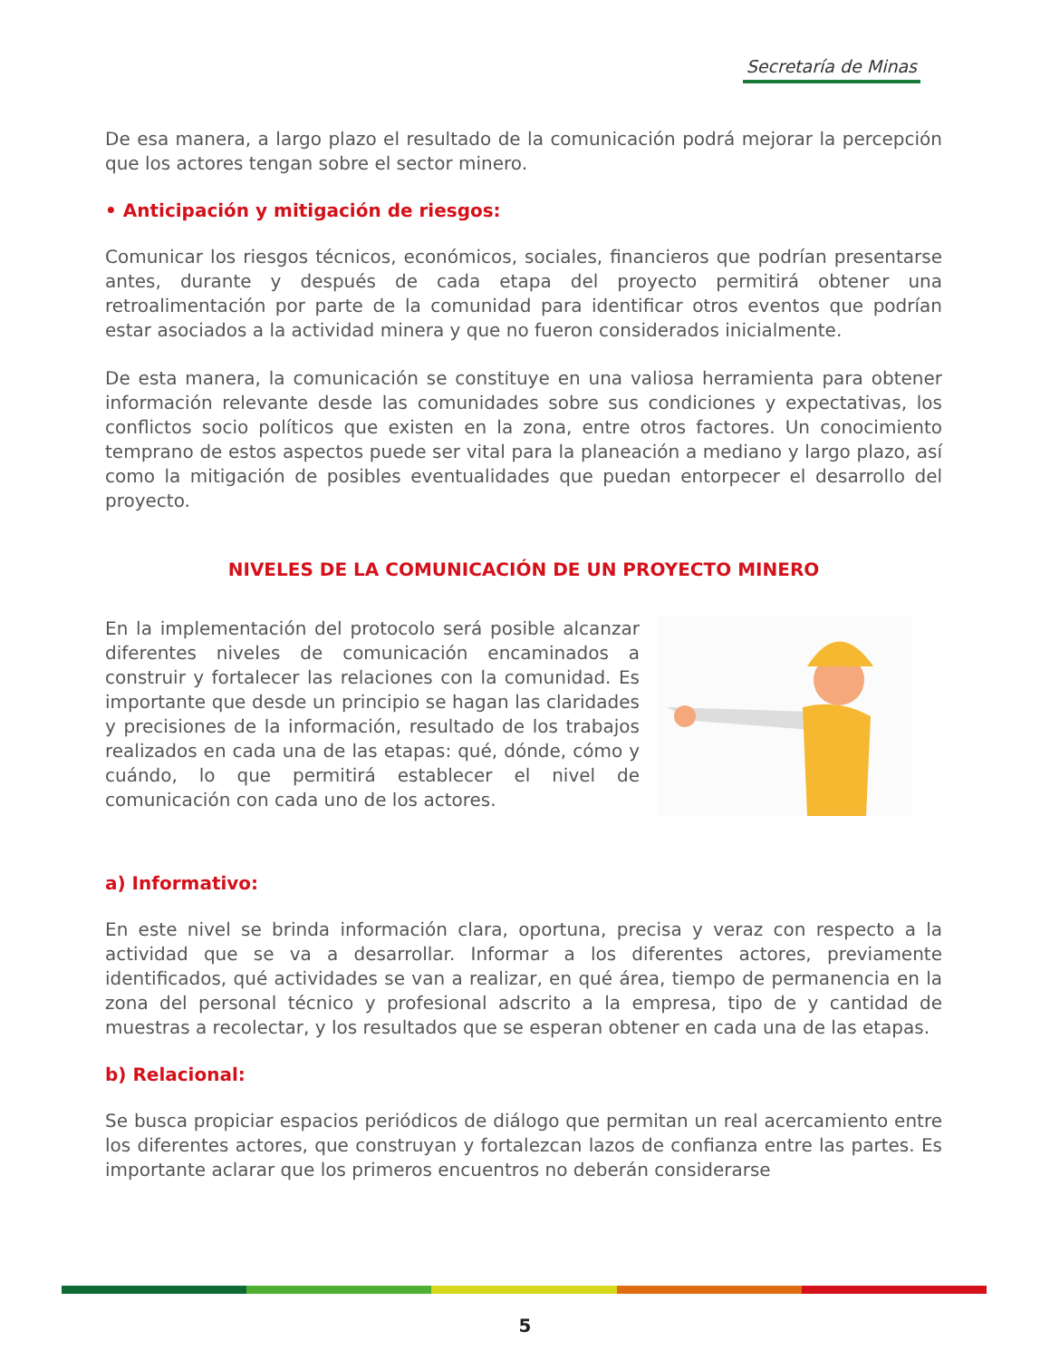Secretaría de Minas
De esa manera, a largo plazo el resultado de la comunicación podrá mejorar la percepción que los actores tengan sobre el sector minero.
• Anticipación y mitigación de riesgos:
Comunicar los riesgos técnicos, económicos, sociales, financieros que podrían presentarse antes, durante y después de cada etapa del proyecto permitirá obtener una retroalimentación por parte de la comunidad para identificar otros eventos que podrían estar asociados a la actividad minera y que no fueron considerados inicialmente.
De esta manera, la comunicación se constituye en una valiosa herramienta para obtener información relevante desde las comunidades sobre sus condiciones y expectativas, los conflictos socio políticos que existen en la zona, entre otros factores. Un conocimiento temprano de estos aspectos puede ser vital para la planeación a mediano y largo plazo, así como la mitigación de posibles eventualidades que puedan entorpecer el desarrollo del proyecto.
NIVELES DE LA COMUNICACIÓN DE UN PROYECTO MINERO
En la implementación del protocolo será posible alcanzar diferentes niveles de comunicación encaminados a construir y fortalecer las relaciones con la comunidad. Es importante que desde un principio se hagan las claridades y precisiones de la información, resultado de los trabajos realizados en cada una de las etapas: qué, dónde, cómo y cuándo, lo que permitirá establecer el nivel de comunicación con cada uno de los actores.
a) Informativo:
En este nivel se brinda información clara, oportuna, precisa y veraz con respecto a la actividad que se va a desarrollar. Informar a los diferentes actores, previamente identificados, qué actividades se van a realizar, en qué área, tiempo de permanencia en la zona del personal técnico y profesional adscrito a la empresa, tipo de y cantidad de muestras a recolectar, y los resultados que se esperan obtener en cada una de las etapas.
b) Relacional:
Se busca propiciar espacios periódicos de diálogo que permitan un real acercamiento entre los diferentes actores, que construyan y fortalezcan lazos de confianza entre las partes. Es importante aclarar que los primeros encuentros no deberán considerarse
5